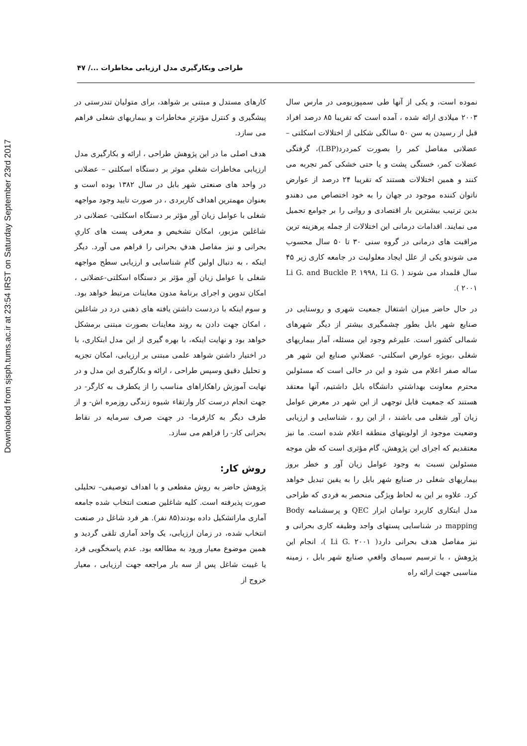Downloaded from sjsph.tums.ac.ir at 23:54 IRST on Saturday September 23rd 2017
طراحی وبکارگیری مدل ارزیابی مخاطرات .../ ۴۷
نموده است، و یکی از آنها طی سمپوزیومی در مارس سال ۲۰۰۳ میلادی ارائه شده ، آمده است که تقریبا ۸۵ درصد افراد قبل از رسیدن به سن ۵۰ سالگی شکلی از اختلالات اسکلتی – عضلانی مفاصل کمر را بصورت کمردرد(LBP)، گرفتگی عضلات کمر، خستگی پشت و یا حتی خشکی کمر تجربه می کنند و همین اختلالات هستند که تقریبا ۲۴ درصد از عوارض ناتوان کننده موجود در جهان را به خود اختصاص می دهندو بدین ترتیب بیشترین بار اقتصادی و روانی را بر جوامع تحمیل می نمایند. اقدامات درمانی این اختلالات از جمله پرهزینه ترین مراقبت های درمانی در گروه سنی ۳۰ تا ۵۰ سال محسوب می شوندو یکی از علل ایجاد معلولیت در جامعه کاری زیر ۴۵ سال قلمداد می شوند ( Li G. and Buckle P. ۱۹۹۸, Li G. ۲۰۰۱ ).
در حال حاضر میزان اشتغال جمعیت شهری و روستایی در صنایع شهر بابل بطور چشمگیری بیشتر از دیگر شهرهای شمالی کشور است. علیرغم وجود این مسئله، آمار بیماریهای شغلی ،بویژه عوارض اسکلتی- عضلانیِ صنایع این شهر هر ساله صفر اعلام می شود و این در حالی است که مسئولین محترم معاونت بهداشتیِ دانشگاه بابل داشتیم، آنها معتقد هستند که جمعیت قابل توجهی از این شهر در معرض عوامل زیان آور شغلی می باشند ، از این رو ، شناسایی و ارزیابی وضعیت موجود از اولویتهای منطقه اعلام شده است. ما نیز معتقدیم که اجرای این پژوهش، گام مؤثری است که ظن موجه مسئولین نسبت به وجود عوامل زیان آور و خطر بروز بیماریهای شغلی در صنایع شهر بابل را به یقین تبدیل خواهد کرد. علاوه بر این به لحاظ ویژگی منحصر به فردی که طراحی مدل ابتکاری کاربرد توامان ابزار QEC و پرسشنامه Body mapping در شناسایی پستهای واجد وظیفه کاری بحرانی و نیز مفاصل هدف بحرانی دارد( Li G. ۲۰۰۱ )، انجام این پژوهش ، با ترسیم سیمای واقعیِ صنایع شهر بابل ، زمینه مناسبی جهت ارائه راه
کارهای مستدل و مبتنی بر شواهد، برای متولیان تندرستی در پیشگیری و کنترل مؤثرترِ مخاطرات و بیماریهای شغلی فراهم می سازد.
هدف اصلی ما در این پژوهش طراحی ، ارائه و بکارگیری مدل ارزیابی مخاطرات شغلیِ موثر بر دستگاه اسکلتی – عضلانی در واحد های صنعتی شهر بابل در سال ۱۳۸۲ بوده است و بعنوان مهمترین اهداف کاربردی ، در صورت تایید وجود مواجهه شغلی با عوامل زیان آورِ مؤثر بر دستگاه اسکلتی- عضلانی در شاغلین مزبور، امکان تشخیص و معرفی پست های کاریِ بحرانی و نیز مفاصل هدفِ بحرانی را فراهم می آورد. دیگر اینکه ، به دنبال اولین گامِ شناسایی و ارزیابی سطح مواجهه شغلی با عوامل زیان آورِ مؤثر بر دستگاه اسکلتی-عضلانی ، امکان تدوین و اجرای برنامهٔ مدون معاینات مرتبط خواهد بود. و سوم اینکه با دردست داشتن یافته های ذهنی درد در شاغلین ، امکان جهت دادن به روند معاینات بصورت مبتنی برمشکل خواهد بود و نهایت اینکه، با بهره گیری از این مدل ابتکاری، با در اختیار داشتن شواهد علمی مبتنی بر ارزیابی، امکان تجزیه و تحلیل دقیق وسپس طراحی ، ارائه و بکارگیری این مدل و در نهایت آموزش راهکاراهای مناسب را از یکطرف به کارگر- در جهت انجام درست کار وارتقاء شیوه زندگی روزمره اش- و از طرف دیگر به کارفرما- در جهت صرف سرمایه در نقاط بحرانی کار- را فراهم می سازد.
روش کار:
پژوهش حاضر به روش مقطعی و با اهداف توصیفی– تحلیلی صورت پذیرفته است. کلیه شاغلین صنعت انتخاب شده جامعه آماری ماراتشکیل داده بودند(۸۵ نفر). هر فرد شاغل در صنعت انتخاب شده، در زمان ارزیابی، یک واحد آماری تلقی گردید و همین موضوع معیار ورود به مطالعه بود. عدم پاسخگویی فرد یا غیبت شاغل پس از سه بار مراجعه جهت ارزیابی ، معیار خروج از